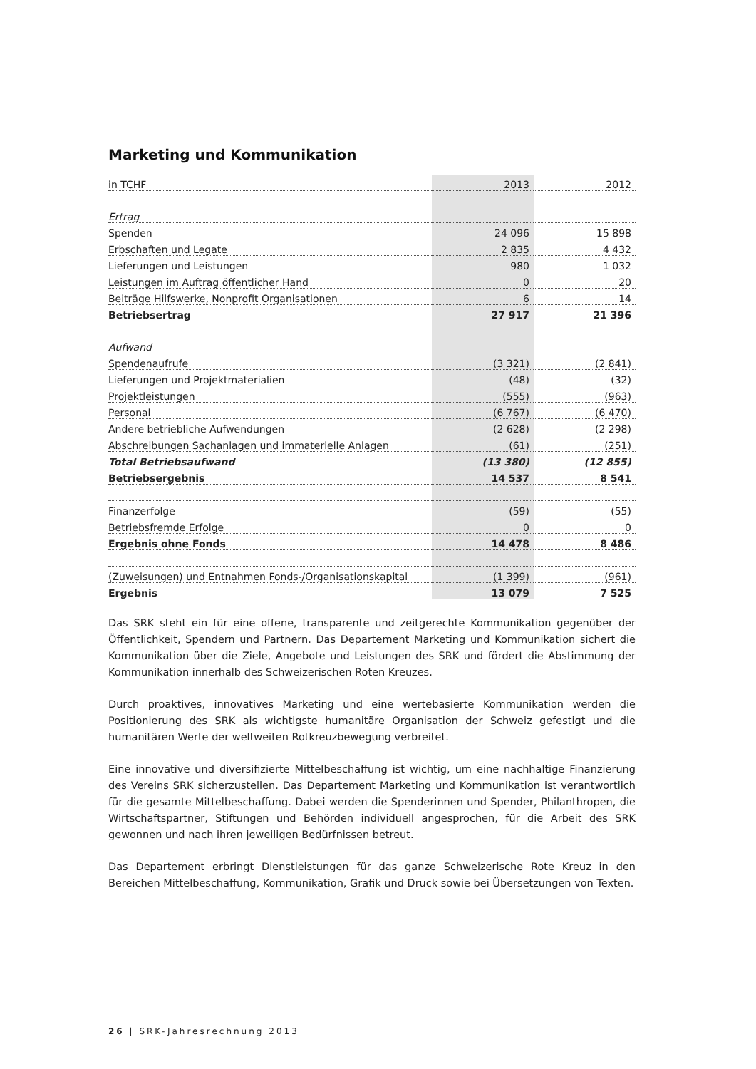Marketing und Kommunikation
| in TCHF | 2013 | 2012 |
| Ertrag | | |
| Spenden | 24 096 | 15 898 |
| Erbschaften und Legate | 2 835 | 4 432 |
| Lieferungen und Leistungen | 980 | 1 032 |
| Leistungen im Auftrag öffentlicher Hand | 0 | 20 |
| Beiträge Hilfswerke, Nonprofit Organisationen | 6 | 14 |
| Betriebsertrag | 27 917 | 21 396 |
| Aufwand | | |
| Spendenaufrufe | (3 321) | (2 841) |
| Lieferungen und Projektmaterialien | (48) | (32) |
| Projektleistungen | (555) | (963) |
| Personal | (6 767) | (6 470) |
| Andere betriebliche Aufwendungen | (2 628) | (2 298) |
| Abschreibungen Sachanlagen und immaterielle Anlagen | (61) | (251) |
| Total Betriebsaufwand | (13 380) | (12 855) |
| Betriebsergebnis | 14 537 | 8 541 |
| Finanzerfolge | (59) | (55) |
| Betriebsfremde Erfolge | 0 | 0 |
| Ergebnis ohne Fonds | 14 478 | 8 486 |
| (Zuweisungen) und Entnahmen Fonds-/Organisationskapital | (1 399) | (961) |
| Ergebnis | 13 079 | 7 525 |
Das SRK steht ein für eine offene, transparente und zeitgerechte Kommunikation gegenüber der Öffentlichkeit, Spendern und Partnern. Das Departement Marketing und Kommunikation sichert die Kommunikation über die Ziele, Angebote und Leistungen des SRK und fördert die Abstimmung der Kommunikation innerhalb des Schweizerischen Roten Kreuzes.
Durch proaktives, innovatives Marketing und eine wertebasierte Kommunikation werden die Positionierung des SRK als wichtigste humanitäre Organisation der Schweiz gefestigt und die humanitären Werte der weltweiten Rotkreuzbewegung verbreitet.
Eine innovative und diversifizierte Mittelbeschaffung ist wichtig, um eine nachhaltige Finanzierung des Vereins SRK sicherzustellen. Das Departement Marketing und Kommunikation ist verantwortlich für die gesamte Mittelbeschaffung. Dabei werden die Spenderinnen und Spender, Philanthropen, die Wirtschaftspartner, Stiftungen und Behörden individuell angesprochen, für die Arbeit des SRK gewonnen und nach ihren jeweiligen Bedürfnissen betreut.
Das Departement erbringt Dienstleistungen für das ganze Schweizerische Rote Kreuz in den Bereichen Mittelbeschaffung, Kommunikation, Grafik und Druck sowie bei Übersetzungen von Texten.
26 | SRK-Jahresrechnung 2013